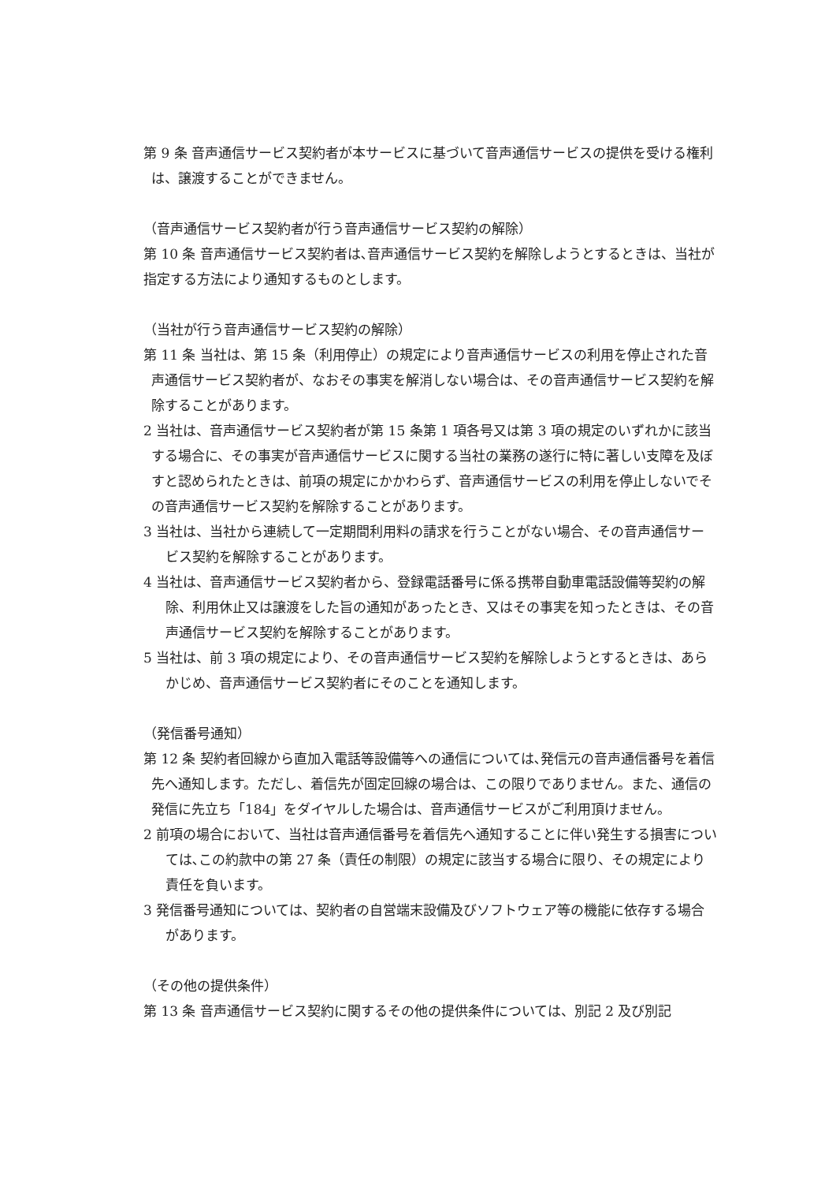第 9 条 音声通信サービス契約者が本サービスに基づいて音声通信サービスの提供を受ける権利は、譲渡することができません。
（音声通信サービス契約者が行う音声通信サービス契約の解除）
第 10 条 音声通信サービス契約者は､音声通信サービス契約を解除しようとするときは、当社が指定する方法により通知するものとします。
（当社が行う音声通信サービス契約の解除）
第 11 条 当社は、第 15 条（利用停止）の規定により音声通信サービスの利用を停止された音声通信サービス契約者が、なおその事実を解消しない場合は、その音声通信サービス契約を解除することがあります。
2 当社は、音声通信サービス契約者が第 15 条第 1 項各号又は第 3 項の規定のいずれかに該当する場合に、その事実が音声通信サービスに関する当社の業務の遂行に特に著しい支障を及ぼすと認められたときは、前項の規定にかかわらず、音声通信サービスの利用を停止しないでその音声通信サービス契約を解除することがあります。
3 当社は、当社から連続して一定期間利用料の請求を行うことがない場合、その音声通信サービス契約を解除することがあります。
4 当社は、音声通信サービス契約者から、登録電話番号に係る携帯自動車電話設備等契約の解除、利用休止又は譲渡をした旨の通知があったとき、又はその事実を知ったときは、その音声通信サービス契約を解除することがあります。
5 当社は、前 3 項の規定により、その音声通信サービス契約を解除しようとするときは、あらかじめ、音声通信サービス契約者にそのことを通知します。
（発信番号通知）
第 12 条 契約者回線から直加入電話等設備等への通信については､発信元の音声通信番号を着信先へ通知します。ただし、着信先が固定回線の場合は、この限りでありません。また、通信の発信に先立ち「184」をダイヤルした場合は、音声通信サービスがご利用頂けません。
2 前項の場合において、当社は音声通信番号を着信先へ通知することに伴い発生する損害については､この約款中の第 27 条（責任の制限）の規定に該当する場合に限り、その規定により責任を負います。
3 発信番号通知については、契約者の自営端末設備及びソフトウェア等の機能に依存する場合があります。
（その他の提供条件）
第 13 条 音声通信サービス契約に関するその他の提供条件については、別記 2 及び別記